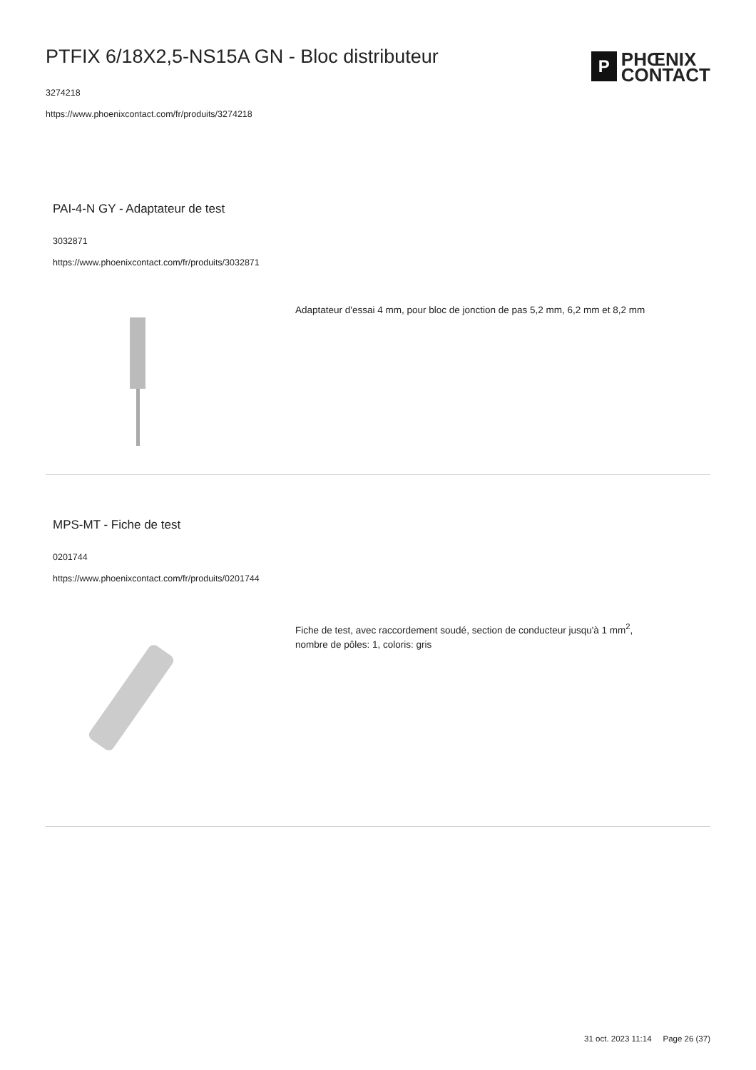PTFIX 6/18X2,5-NS15A GN - Bloc distributeur
3274218
https://www.phoenixcontact.com/fr/produits/3274218
P
PHŒNIX
CONTACT
PAI-4-N GY - Adaptateur de test
3032871
https://www.phoenixcontact.com/fr/produits/3032871
Adaptateur d'essai 4 mm, pour bloc de jonction de pas 5,2 mm, 6,2 mm et 8,2 mm
MPS-MT - Fiche de test
0201744
https://www.phoenixcontact.com/fr/produits/0201744
Fiche de test, avec raccordement soudé, section de conducteur jusqu'à 1 mm<sup>2</sup>, nombre de pôles: 1, coloris: gris
31 oct. 2023 11:14 Page 26 (37)